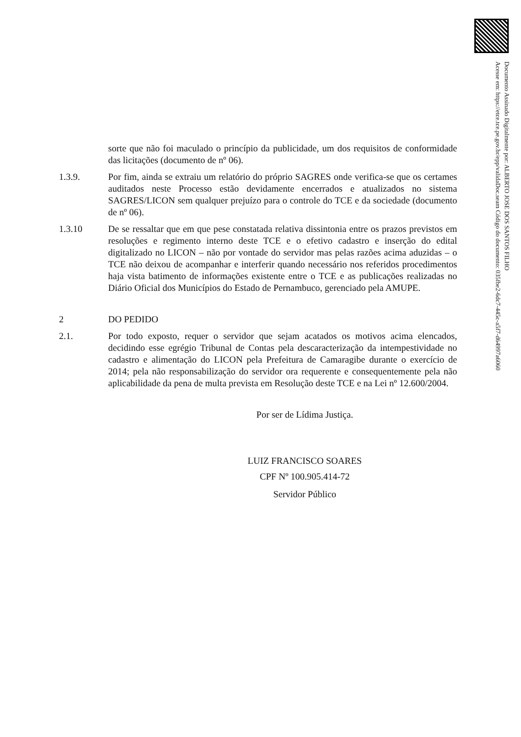Documento Assinado Digitalmente por: ALBERTO JOSE DOS SANTOS FILHO
Acesse em: https://etce.tce.pe.gov.br/epp/validaDoc.seam Código do documento: 035fbe2-6dc7-445c-a5f7-d64997a6060
sorte que não foi maculado o princípio da publicidade, um dos requisitos de conformidade das licitações (documento de nº 06).
1.3.9. Por fim, ainda se extraiu um relatório do próprio SAGRES onde verifica-se que os certames auditados neste Processo estão devidamente encerrados e atualizados no sistema SAGRES/LICON sem qualquer prejuízo para o controle do TCE e da sociedade (documento de nº 06).
1.3.10 De se ressaltar que em que pese constatada relativa dissintonia entre os prazos previstos em resoluções e regimento interno deste TCE e o efetivo cadastro e inserção do edital digitalizado no LICON – não por vontade do servidor mas pelas razões acima aduzidas – o TCE não deixou de acompanhar e interferir quando necessário nos referidos procedimentos haja vista batimento de informações existente entre o TCE e as publicações realizadas no Diário Oficial dos Municípios do Estado de Pernambuco, gerenciado pela AMUPE.
2 DO PEDIDO
2.1. Por todo exposto, requer o servidor que sejam acatados os motivos acima elencados, decidindo esse egrégio Tribunal de Contas pela descaracterização da intempestividade no cadastro e alimentação do LICON pela Prefeitura de Camaragibe durante o exercício de 2014; pela não responsabilização do servidor ora requerente e consequentemente pela não aplicabilidade da pena de multa prevista em Resolução deste TCE e na Lei nº 12.600/2004.
Por ser de Lídima Justiça.
LUIZ FRANCISCO SOARES
CPF Nº 100.905.414-72
Servidor Público